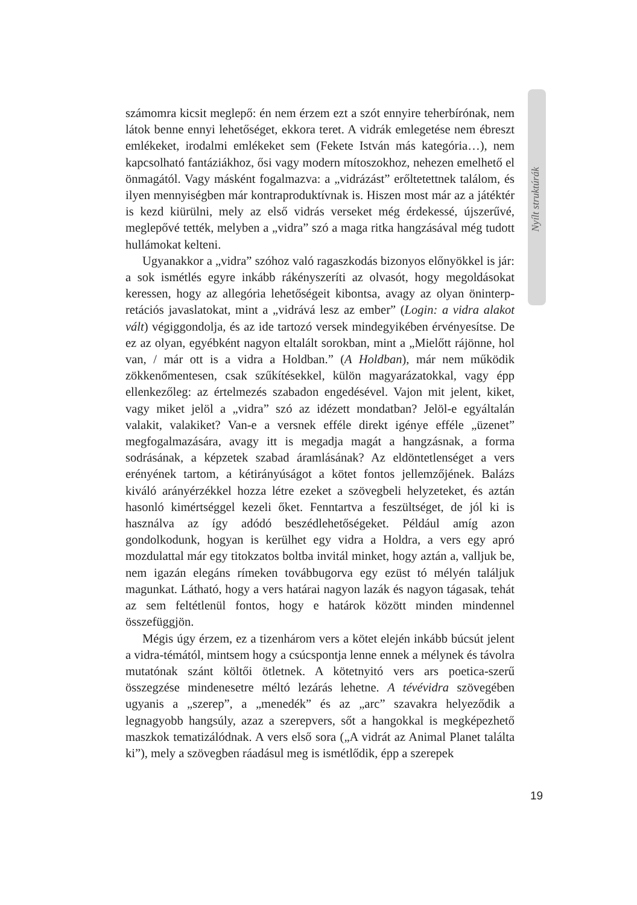számomra kicsit meglepő: én nem érzem ezt a szót ennyire teherbírónak, nem látok benne ennyi lehetőséget, ekkora teret. A vidrák emlegetése nem ébreszt emlékeket, irodalmi emlékeket sem (Fekete István más kategória…), nem kapcsolható fantáziákhoz, ősi vagy modern mítoszokhoz, nehezen emelhető el önmagától. Vagy másként fogalmazva: a „vidrázást” erőltetettnek találom, és ilyen mennyiségben már kontraproduktívnak is. Hiszen most már az a játéktér is kezd kiürülni, mely az első vidrás verseket még érdekessé, újszerűvé, meglepővé tették, melyben a „vidra” szó a maga ritka hangzásával még tudott hullámokat kelteni.
Ugyanakkor a „vidra” szóhoz való ragaszkodás bizonyos előnyökkel is jár: a sok ismétlés egyre inkább rákényszeríti az olvasót, hogy megoldásokat keressen, hogy az allegória lehetőségeit kibontsa, avagy az olyan önin­terp­retációs javaslatokat, mint a „vidrává lesz az ember” (Login: a vidra alakot vált) végiggondolja, és az ide tartozó versek mindegyikében érvényesítse. De ez az olyan, egyébként nagyon eltalált sorokban, mint a „Mielőtt rájönne, hol van, / már ott is a vidra a Holdban.” (A Holdban), már nem működik zökkenőmentesen, csak szűkítésekkel, külön magyarázatokkal, vagy épp ellenkezőleg: az értelmezés szabadon engedésével. Vajon mit jelent, kiket, vagy miket jelöl a „vidra” szó az idézett mondatban? Jelöl-e egyáltalán valakit, valakiket? Van-e a versnek efféle direkt igénye efféle „üzenet” megfogalmazására, avagy itt is megadja magát a hangzásnak, a forma sodrásának, a képzetek szabad áramlásának? Az eldöntetlenséget a vers erényének tartom, a kétirányúságot a kötet fontos jellemzőjének. Balázs kiváló arányérzékkel hozza létre ezeket a szövegbeli helyzeteket, és aztán hasonló kimértséggel kezeli őket. Fenntartva a feszültséget, de jól ki is használva az így adódó beszédlehetőségeket. Például amíg azon gondolkodunk, hogyan is kerülhet egy vidra a Holdra, a vers egy apró mozdulattal már egy titokzatos boltba invitál minket, hogy aztán a, valljuk be, nem igazán elegáns rímeken továbbugorva egy ezüst tó mélyén találjuk magunkat. Látható, hogy a vers határai nagyon lazák és nagyon tágasak, tehát az sem feltétlenül fontos, hogy e határok között minden mindennel összefüggjön.
Mégis úgy érzem, ez a tizenhárom vers a kötet elején inkább búcsút jelent a vidra-témától, mintsem hogy a csúcspontja lenne ennek a mélynek és távolra mutatónak szánt költői ötletnek. A kötetnyitó vers ars poetica-szerű összegzése mindenesetre méltó lezárás lehetne. A tévévidra szövegében ugyanis a „szerep”, a „menedék” és az „arc” szavakra helyeződik a legnagyobb hangsúly, azaz a szerepvers, sőt a hangokkal is megképezhető maszkok tematizálódnak. A vers első sora („A vidrát az Animal Planet találta ki”), mely a szövegben ráadásul meg is ismétlődik, épp a szerepek
Nyílt struktúrák
19